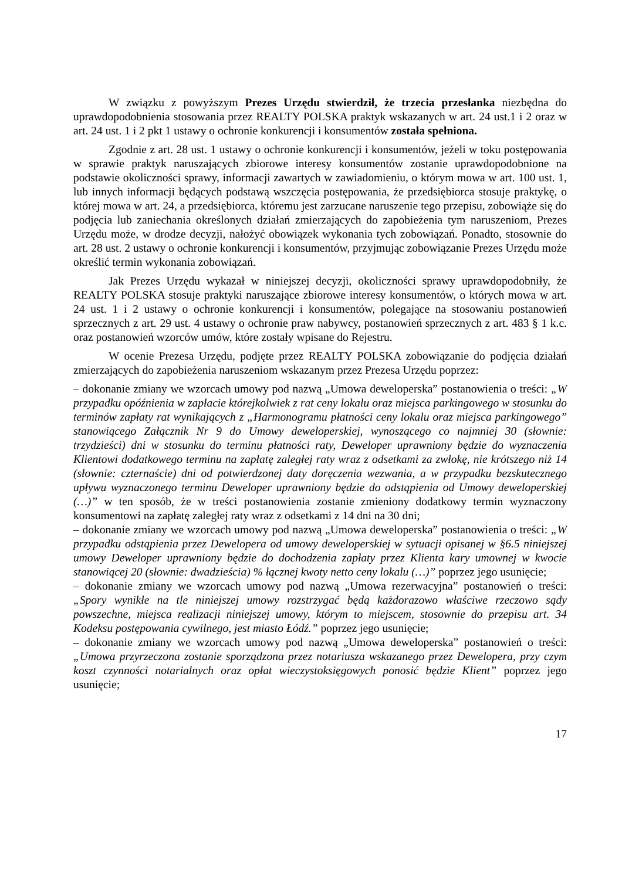W związku z powyższym Prezes Urzędu stwierdził, że trzecia przesłanka niezbędna do uprawdopodobnienia stosowania przez REALTY POLSKA praktyk wskazanych w art. 24 ust.1 i 2 oraz w art. 24 ust. 1 i 2 pkt 1 ustawy o ochronie konkurencji i konsumentów została spełniona.
Zgodnie z art. 28 ust. 1 ustawy o ochronie konkurencji i konsumentów, jeżeli w toku postępowania w sprawie praktyk naruszających zbiorowe interesy konsumentów zostanie uprawdopodobnione na podstawie okoliczności sprawy, informacji zawartych w zawiadomieniu, o którym mowa w art. 100 ust. 1, lub innych informacji będących podstawą wszczęcia postępowania, że przedsiębiorca stosuje praktykę, o której mowa w art. 24, a przedsiębiorca, któremu jest zarzucane naruszenie tego przepisu, zobowiąże się do podjęcia lub zaniechania określonych działań zmierzających do zapobieżenia tym naruszeniom, Prezes Urzędu może, w drodze decyzji, nałożyć obowiązek wykonania tych zobowiązań. Ponadto, stosownie do art. 28 ust. 2 ustawy o ochronie konkurencji i konsumentów, przyjmując zobowiązanie Prezes Urzędu może określić termin wykonania zobowiązań.
Jak Prezes Urzędu wykazał w niniejszej decyzji, okoliczności sprawy uprawdopodobniły, że REALTY POLSKA stosuje praktyki naruszające zbiorowe interesy konsumentów, o których mowa w art. 24 ust. 1 i 2 ustawy o ochronie konkurencji i konsumentów, polegające na stosowaniu postanowień sprzecznych z art. 29 ust. 4 ustawy o ochronie praw nabywcy, postanowień sprzecznych z art. 483 § 1 k.c. oraz postanowień wzorców umów, które zostały wpisane do Rejestru.
W ocenie Prezesa Urzędu, podjęte przez REALTY POLSKA zobowiązanie do podjęcia działań zmierzających do zapobieżenia naruszeniom wskazanym przez Prezesa Urzędu poprzez:
– dokonanie zmiany we wzorcach umowy pod nazwą „Umowa deweloperska” postanowienia o treści: „W przypadku opóźnienia w zapłacie którejkolwiek z rat ceny lokalu oraz miejsca parkingowego w stosunku do terminów zapłaty rat wynikających z „Harmonogramu płatności ceny lokalu oraz miejsca parkingowego” stanowiącego Załącznik Nr 9 do Umowy deweloperskiej, wynoszącego co najmniej 30 (słownie: trzydzieści) dni w stosunku do terminu płatności raty, Deweloper uprawniony będzie do wyznaczenia Klientowi dodatkowego terminu na zapłatę zaległej raty wraz z odsetkami za zwłokę, nie krótszego niż 14 (słownie: czternaście) dni od potwierdzonej daty doręczenia wezwania, a w przypadku bezskutecznego upływu wyznaczonego terminu Deweloper uprawniony będzie do odstąpienia od Umowy deweloperskiej (…)” w ten sposób, że w treści postanowienia zostanie zmieniony dodatkowy termin wyznaczony konsumentowi na zapłatę zaległej raty wraz z odsetkami z 14 dni na 30 dni;
– dokonanie zmiany we wzorcach umowy pod nazwą „Umowa deweloperska” postanowienia o treści: „W przypadku odstąpienia przez Dewelopera od umowy deweloperskiej w sytuacji opisanej w §6.5 niniejszej umowy Deweloper uprawniony będzie do dochodzenia zapłaty przez Klienta kary umownej w kwocie stanowiącej 20 (słownie: dwadzieścia) % łącznej kwoty netto ceny lokalu (…)” poprzez jego usunięcie;
– dokonanie zmiany we wzorcach umowy pod nazwą „Umowa rezerwacyjna” postanowień o treści: „Spory wynikłe na tle niniejszej umowy rozstrzygać będą każdorazowo właściwe rzeczowo sądy powszechne, miejsca realizacji niniejszej umowy, którym to miejscem, stosownie do przepisu art. 34 Kodeksu postępowania cywilnego, jest miasto Łódź.” poprzez jego usunięcie;
– dokonanie zmiany we wzorcach umowy pod nazwą „Umowa deweloperska” postanowień o treści: „Umowa przyrzeczona zostanie sporządzona przez notariusza wskazanego przez Dewelopera, przy czym koszt czynności notarialnych oraz opłat wieczystoksięgowych ponosić będzie Klient” poprzez jego usunięcie;
17